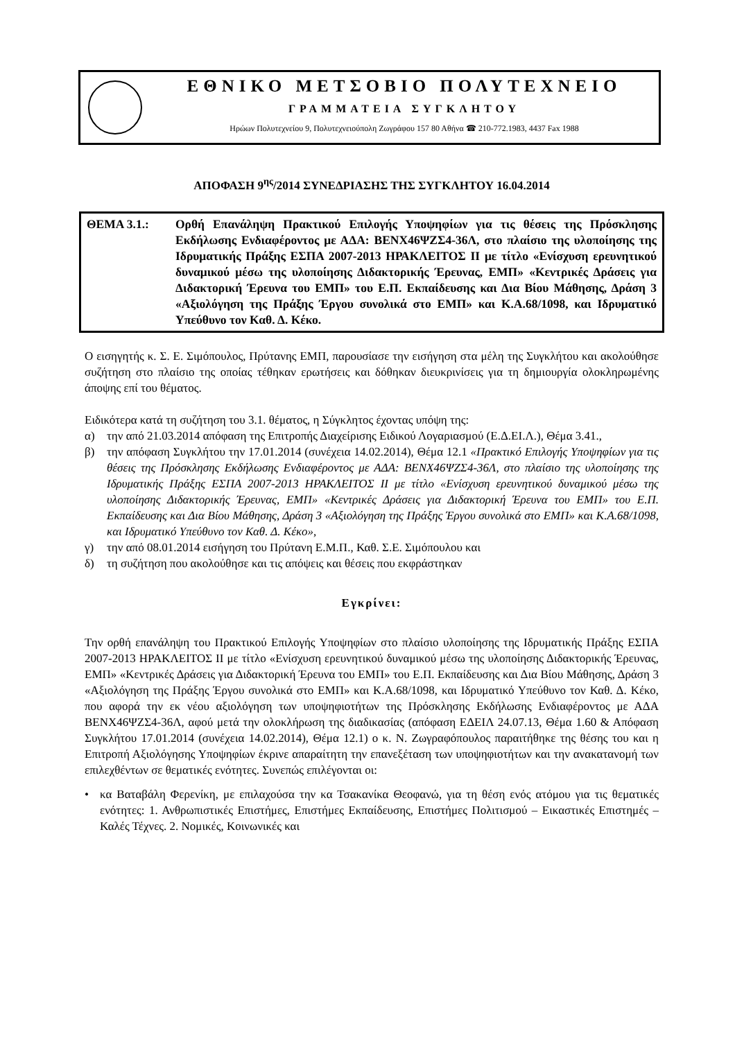ΕΘΝΙΚΟ ΜΕΤΣΟΒΙΟ ΠΟΛΥΤΕΧΝΕΙΟ
ΓΡΑΜΜΑΤΕΙΑ ΣΥΓΚΛΗΤΟΥ
Ηρώων Πολυτεχνείου 9, Πολυτεχνειούπολη Ζωγράφου 157 80 Αθήνα ☎ 210-772.1983, 4437 Fax 1988
ΑΠΟΦΑΣΗ 9<sup>ης</sup>/2014 ΣΥΝΕΔΡΙΑΣΗΣ ΤΗΣ ΣΥΓΚΛΗΤΟΥ 16.04.2014
ΘΕΜΑ 3.1.: Ορθή Επανάληψη Πρακτικού Επιλογής Υποψηφίων για τις θέσεις της Πρόσκλησης Εκδήλωσης Ενδιαφέροντος με ΑΔΑ: ΒΕΝΧ46ΨΖΣ4-36Λ, στο πλαίσιο της υλοποίησης της Ιδρυματικής Πράξης ΕΣΠΑ 2007-2013 ΗΡΑΚΛΕΙΤΟΣ ΙΙ με τίτλο «Ενίσχυση ερευνητικού δυναμικού μέσω της υλοποίησης Διδακτορικής Έρευνας, ΕΜΠ» «Κεντρικές Δράσεις για Διδακτορική Έρευνα του ΕΜΠ» του Ε.Π. Εκπαίδευσης και Δια Βίου Μάθησης, Δράση 3 «Αξιολόγηση της Πράξης Έργου συνολικά στο ΕΜΠ» και Κ.Α.68/1098, και Ιδρυματικό Υπεύθυνο τον Καθ. Δ. Κέκο.
Ο εισηγητής κ. Σ. Ε. Σιμόπουλος, Πρύτανης ΕΜΠ, παρουσίασε την εισήγηση στα μέλη της Συγκλήτου και ακολούθησε συζήτηση στο πλαίσιο της οποίας τέθηκαν ερωτήσεις και δόθηκαν διευκρινίσεις για τη δημιουργία ολοκληρωμένης άποψης επί του θέματος.
Ειδικότερα κατά τη συζήτηση του 3.1. θέματος, η Σύγκλητος έχοντας υπόψη της:
α) την από 21.03.2014 απόφαση της Επιτροπής Διαχείρισης Ειδικού Λογαριασμού (Ε.Δ.ΕΙ.Λ.), Θέμα 3.41.,
β) την απόφαση Συγκλήτου την 17.01.2014 (συνέχεια 14.02.2014), Θέμα 12.1 «Πρακτικό Επιλογής Υποψηφίων για τις θέσεις της Πρόσκλησης Εκδήλωσης Ενδιαφέροντος με ΑΔΑ: ΒΕΝΧ46ΨΖΣ4-36Λ, στο πλαίσιο της υλοποίησης της Ιδρυματικής Πράξης ΕΣΠΑ 2007-2013 ΗΡΑΚΛΕΙΤΟΣ ΙΙ με τίτλο «Ενίσχυση ερευνητικού δυναμικού μέσω της υλοποίησης Διδακτορικής Έρευνας, ΕΜΠ» «Κεντρικές Δράσεις για Διδακτορική Έρευνα του ΕΜΠ» του Ε.Π. Εκπαίδευσης και Δια Βίου Μάθησης, Δράση 3 «Αξιολόγηση της Πράξης Έργου συνολικά στο ΕΜΠ» και Κ.Α.68/1098, και Ιδρυματικό Υπεύθυνο τον Καθ. Δ. Κέκο»,
γ) την από 08.01.2014 εισήγηση του Πρύτανη Ε.Μ.Π., Καθ. Σ.Ε. Σιμόπουλου και
δ) τη συζήτηση που ακολούθησε και τις απόψεις και θέσεις που εκφράστηκαν
Εγκρίνει:
Την ορθή επανάληψη του Πρακτικού Επιλογής Υποψηφίων στο πλαίσιο υλοποίησης της Ιδρυματικής Πράξης ΕΣΠΑ 2007-2013 ΗΡΑΚΛΕΙΤΟΣ ΙΙ με τίτλο «Ενίσχυση ερευνητικού δυναμικού μέσω της υλοποίησης Διδακτορικής Έρευνας, ΕΜΠ» «Κεντρικές Δράσεις για Διδακτορική Έρευνα του ΕΜΠ» του Ε.Π. Εκπαίδευσης και Δια Βίου Μάθησης, Δράση 3 «Αξιολόγηση της Πράξης Έργου συνολικά στο ΕΜΠ» και Κ.Α.68/1098, και Ιδρυματικό Υπεύθυνο τον Καθ. Δ. Κέκο, που αφορά την εκ νέου αξιολόγηση των υποψηφιοτήτων της Πρόσκλησης Εκδήλωσης Ενδιαφέροντος με ΑΔΑ ΒΕΝΧ46ΨΖΣ4-36Λ, αφού μετά την ολοκλήρωση της διαδικασίας (απόφαση ΕΔΕΙΛ 24.07.13, Θέμα 1.60 & Απόφαση Συγκλήτου 17.01.2014 (συνέχεια 14.02.2014), Θέμα 12.1) ο κ. Ν. Ζωγραφόπουλος παραιτήθηκε της θέσης του και η Επιτροπή Αξιολόγησης Υποψηφίων έκρινε απαραίτητη την επανεξέταση των υποψηφιοτήτων και την ανακατανομή των επιλεχθέντων σε θεματικές ενότητες. Συνεπώς επιλέγονται οι:
• κα Βαταβάλη Φερενίκη, με επιλαχούσα την κα Τσακανίκα Θεοφανώ, για τη θέση ενός ατόμου για τις θεματικές ενότητες: 1. Ανθρωπιστικές Επιστήμες, Επιστήμες Εκπαίδευσης, Επιστήμες Πολιτισμού – Εικαστικές Επιστημές – Καλές Τέχνες. 2. Νομικές, Κοινωνικές και